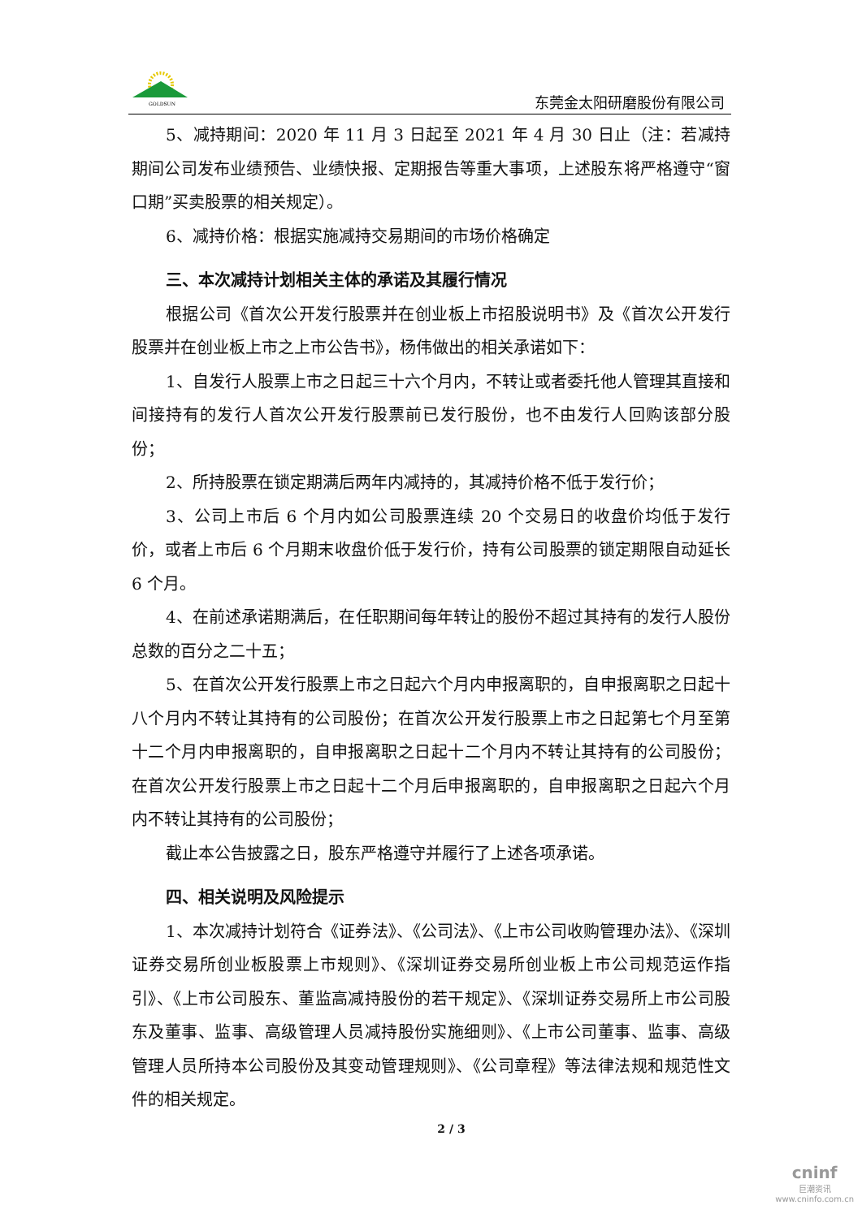GOLDSUN
东莞金太阳研磨股份有限公司
5、减持期间：2020 年 11 月 3 日起至 2021 年 4 月 30 日止（注：若减持期间公司发布业绩预告、业绩快报、定期报告等重大事项，上述股东将严格遵守“窗口期”买卖股票的相关规定）。
6、减持价格：根据实施减持交易期间的市场价格确定
三、本次减持计划相关主体的承诺及其履行情况
根据公司《首次公开发行股票并在创业板上市招股说明书》及《首次公开发行股票并在创业板上市之上市公告书》，杨伟做出的相关承诺如下：
1、自发行人股票上市之日起三十六个月内，不转让或者委托他人管理其直接和间接持有的发行人首次公开发行股票前已发行股份，也不由发行人回购该部分股份；
2、所持股票在锁定期满后两年内减持的，其减持价格不低于发行价；
3、公司上市后 6 个月内如公司股票连续 20 个交易日的收盘价均低于发行价，或者上市后 6 个月期末收盘价低于发行价，持有公司股票的锁定期限自动延长 6 个月。
4、在前述承诺期满后，在任职期间每年转让的股份不超过其持有的发行人股份总数的百分之二十五；
5、在首次公开发行股票上市之日起六个月内申报离职的，自申报离职之日起十八个月内不转让其持有的公司股份；在首次公开发行股票上市之日起第七个月至第十二个月内申报离职的，自申报离职之日起十二个月内不转让其持有的公司股份；在首次公开发行股票上市之日起十二个月后申报离职的，自申报离职之日起六个月内不转让其持有的公司股份；
截止本公告披露之日，股东严格遵守并履行了上述各项承诺。
四、相关说明及风险提示
1、本次减持计划符合《证券法》、《公司法》、《上市公司收购管理办法》、《深圳证券交易所创业板股票上市规则》、《深圳证券交易所创业板上市公司规范运作指引》、《上市公司股东、董监高减持股份的若干规定》、《深圳证券交易所上市公司股东及董事、监事、高级管理人员减持股份实施细则》、《上市公司董事、监事、高级管理人员所持本公司股份及其变动管理规则》、《公司章程》等法律法规和规范性文件的相关规定。
2 / 3
cninf
巨潮资讯
www.cninfo.com.cn